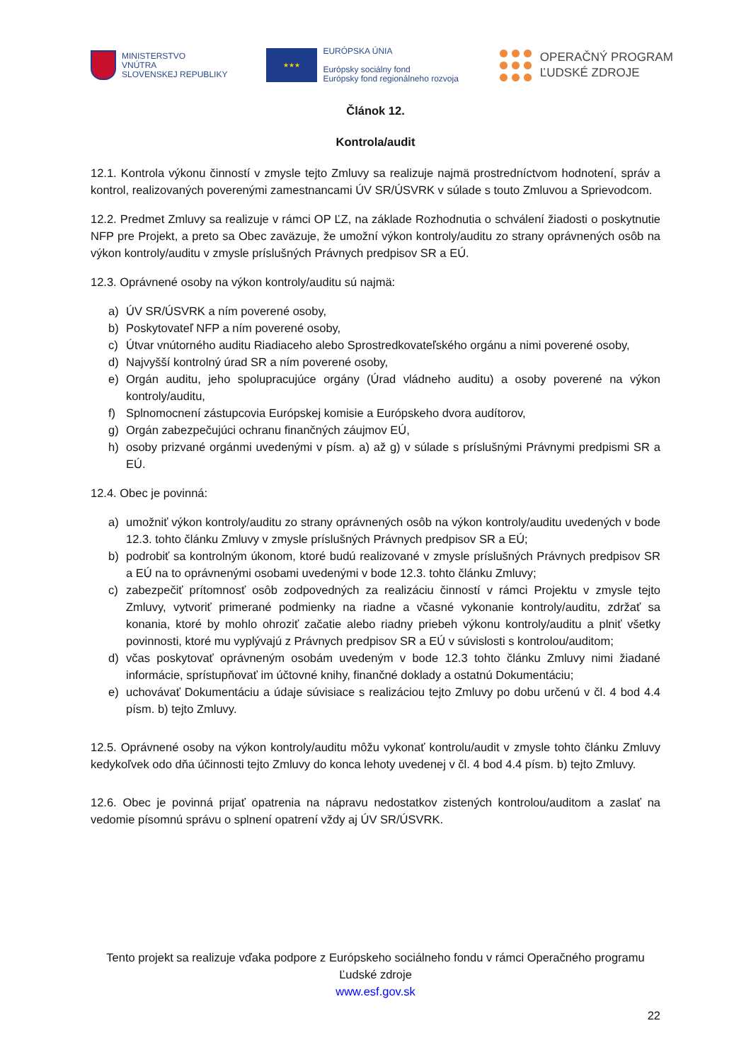MINISTERSTVO
VNÚTRA
SLOVENSKEJ REPUBLIKY
★★★
EURÓPSKA ÚNIA
Európsky sociálny fond
Európsky fond regionálneho rozvoja
OPERAČNÝ PROGRAM
ĽUDSKÉ ZDROJE
Článok 12.
Kontrola/audit
12.1. Kontrola výkonu činností v zmysle tejto Zmluvy sa realizuje najmä prostredníctvom hodnotení, správ a kontrol, realizovaných poverenými zamestnancami ÚV SR/ÚSVRK v súlade s touto Zmluvou a Sprievodcom.
12.2. Predmet Zmluvy sa realizuje v rámci OP ĽZ, na základe Rozhodnutia o schválení žiadosti o poskytnutie NFP pre Projekt, a preto sa Obec zaväzuje, že umožní výkon kontroly/auditu zo strany oprávnených osôb na výkon kontroly/auditu v zmysle príslušných Právnych predpisov SR a EÚ.
12.3. Oprávnené osoby na výkon kontroly/auditu sú najmä:
a) ÚV SR/ÚSVRK a ním poverené osoby,
b) Poskytovateľ NFP a ním poverené osoby,
c) Útvar vnútorného auditu Riadiaceho alebo Sprostredkovateľského orgánu a nimi poverené osoby,
d) Najvyšší kontrolný úrad SR a ním poverené osoby,
e) Orgán auditu, jeho spolupracujúce orgány (Úrad vládneho auditu) a osoby poverené na výkon kontroly/auditu,
f) Splnomocnení zástupcovia Európskej komisie a Európskeho dvora audítorov,
g) Orgán zabezpečujúci ochranu finančných záujmov EÚ,
h) osoby prizvané orgánmi uvedenými v písm. a) až g) v súlade s príslušnými Právnymi predpismi SR a EÚ.
12.4. Obec je povinná:
a) umožniť výkon kontroly/auditu zo strany oprávnených osôb na výkon kontroly/auditu uvedených v bode 12.3. tohto článku Zmluvy v zmysle príslušných Právnych predpisov SR a EÚ;
b) podrobiť sa kontrolným úkonom, ktoré budú realizované v zmysle príslušných Právnych predpisov SR a EÚ na to oprávnenými osobami uvedenými v bode 12.3. tohto článku Zmluvy;
c) zabezpečiť prítomnosť osôb zodpovedných za realizáciu činností v rámci Projektu v zmysle tejto Zmluvy, vytvoriť primerané podmienky na riadne a včasné vykonanie kontroly/auditu, zdržať sa konania, ktoré by mohlo ohroziť začatie alebo riadny priebeh výkonu kontroly/auditu a plniť všetky povinnosti, ktoré mu vyplývajú z Právnych predpisov SR a EÚ v súvislosti s kontrolou/auditom;
d) včas poskytovať oprávneným osobám uvedeným v bode 12.3 tohto článku Zmluvy nimi žiadané informácie, sprístupňovať im účtovné knihy, finančné doklady a ostatnú Dokumentáciu;
e) uchovávať Dokumentáciu a údaje súvisiace s realizáciou tejto Zmluvy po dobu určenú v čl. 4 bod 4.4 písm. b) tejto Zmluvy.
12.5. Oprávnené osoby na výkon kontroly/auditu môžu vykonať kontrolu/audit v zmysle tohto článku Zmluvy kedykoľvek odo dňa účinnosti tejto Zmluvy do konca lehoty uvedenej v čl. 4 bod 4.4 písm. b) tejto Zmluvy.
12.6. Obec je povinná prijať opatrenia na nápravu nedostatkov zistených kontrolou/auditom a zaslať na vedomie písomnú správu o splnení opatrení vždy aj ÚV SR/ÚSVRK.
Tento projekt sa realizuje vďaka podpore z Európskeho sociálneho fondu v rámci Operačného programu Ľudské zdroje
www.esf.gov.sk
22